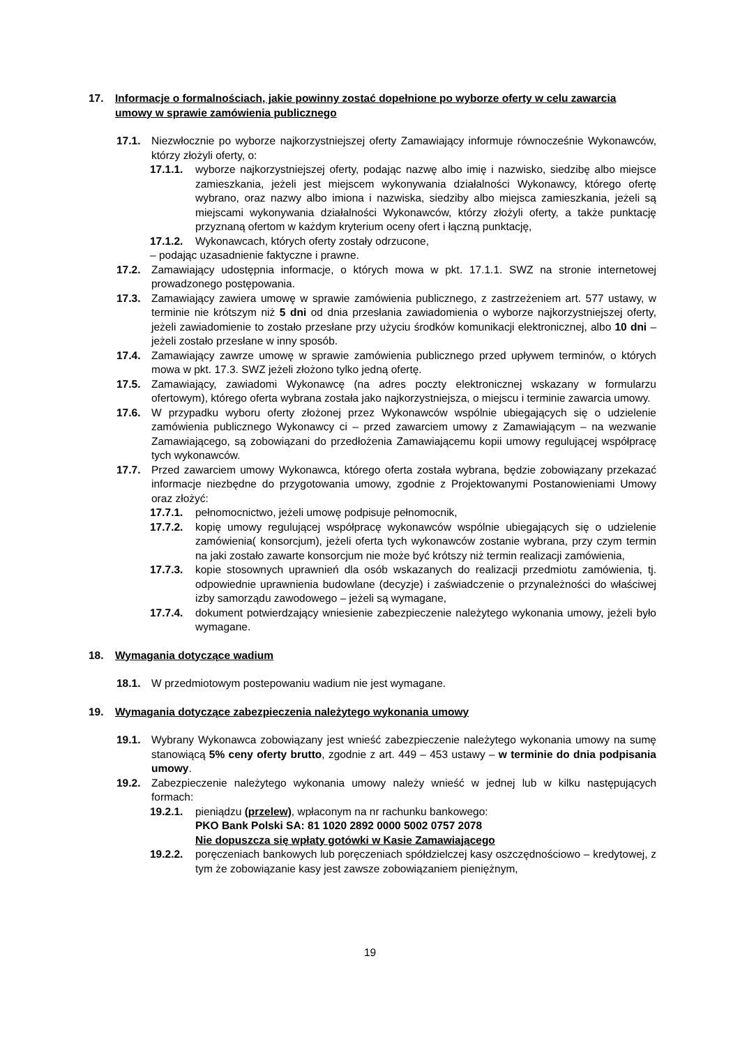17. Informacje o formalnościach, jakie powinny zostać dopełnione po wyborze oferty w celu zawarcia umowy w sprawie zamówienia publicznego
17.1. Niezwłocznie po wyborze najkorzystniejszej oferty Zamawiający informuje równocześnie Wykonawców, którzy złożyli oferty, o:
17.1.1. wyborze najkorzystniejszej oferty, podając nazwę albo imię i nazwisko, siedzibę albo miejsce zamieszkania, jeżeli jest miejscem wykonywania działalności Wykonawcy, którego ofertę wybrano, oraz nazwy albo imiona i nazwiska, siedziby albo miejsca zamieszkania, jeżeli są miejscami wykonywania działalności Wykonawców, którzy złożyli oferty, a także punktację przyznaną ofertom w każdym kryterium oceny ofert i łączną punktację,
17.1.2. Wykonawcach, których oferty zostały odrzucone,
– podając uzasadnienie faktyczne i prawne.
17.2. Zamawiający udostępnia informacje, o których mowa w pkt. 17.1.1. SWZ na stronie internetowej prowadzonego postępowania.
17.3. Zamawiający zawiera umowę w sprawie zamówienia publicznego, z zastrzeżeniem art. 577 ustawy, w terminie nie krótszym niż 5 dni od dnia przesłania zawiadomienia o wyborze najkorzystniejszej oferty, jeżeli zawiadomienie to zostało przesłane przy użyciu środków komunikacji elektronicznej, albo 10 dni – jeżeli zostało przesłane w inny sposób.
17.4. Zamawiający zawrze umowę w sprawie zamówienia publicznego przed upływem terminów, o których mowa w pkt. 17.3. SWZ jeżeli złożono tylko jedną ofertę.
17.5. Zamawiający, zawiadomi Wykonawcę (na adres poczty elektronicznej wskazany w formularzu ofertowym), którego oferta wybrana została jako najkorzystniejsza, o miejscu i terminie zawarcia umowy.
17.6. W przypadku wyboru oferty złożonej przez Wykonawców wspólnie ubiegających się o udzielenie zamówienia publicznego Wykonawcy ci – przed zawarciem umowy z Zamawiającym – na wezwanie Zamawiającego, są zobowiązani do przedłożenia Zamawiającemu kopii umowy regulującej współpracę tych wykonawców.
17.7. Przed zawarciem umowy Wykonawca, którego oferta została wybrana, będzie zobowiązany przekazać informacje niezbędne do przygotowania umowy, zgodnie z Projektowanymi Postanowieniami Umowy oraz złożyć:
17.7.1. pełnomocnictwo, jeżeli umowę podpisuje pełnomocnik,
17.7.2. kopię umowy regulującej współpracę wykonawców wspólnie ubiegających się o udzielenie zamówienia( konsorcjum), jeżeli oferta tych wykonawców zostanie wybrana, przy czym termin na jaki zostało zawarte konsorcjum nie może być krótszy niż termin realizacji zamówienia,
17.7.3. kopie stosownych uprawnień dla osób wskazanych do realizacji przedmiotu zamówienia, tj. odpowiednie uprawnienia budowlane (decyzje) i zaświadczenie o przynależności do właściwej izby samorządu zawodowego – jeżeli są wymagane,
17.7.4. dokument potwierdzający wniesienie zabezpieczenie należytego wykonania umowy, jeżeli było wymagane.
18. Wymagania dotyczące wadium
18.1. W przedmiotowym postepowaniu wadium nie jest wymagane.
19. Wymagania dotyczące zabezpieczenia należytego wykonania umowy
19.1. Wybrany Wykonawca zobowiązany jest wnieść zabezpieczenie należytego wykonania umowy na sumę stanowiącą 5% ceny oferty brutto, zgodnie z art. 449 – 453 ustawy – w terminie do dnia podpisania umowy.
19.2. Zabezpieczenie należytego wykonania umowy należy wnieść w jednej lub w kilku następujących formach:
19.2.1. pieniądzu (przelew), wpłaconym na nr rachunku bankowego:
PKO Bank Polski SA: 81 1020 2892 0000 5002 0757 2078
Nie dopuszcza się wpłaty gotówki w Kasie Zamawiającego
19.2.2. poręczeniach bankowych lub poręczeniach spółdzielczej kasy oszczędnościowo – kredytowej, z tym że zobowiązanie kasy jest zawsze zobowiązaniem pieniężnym,
19